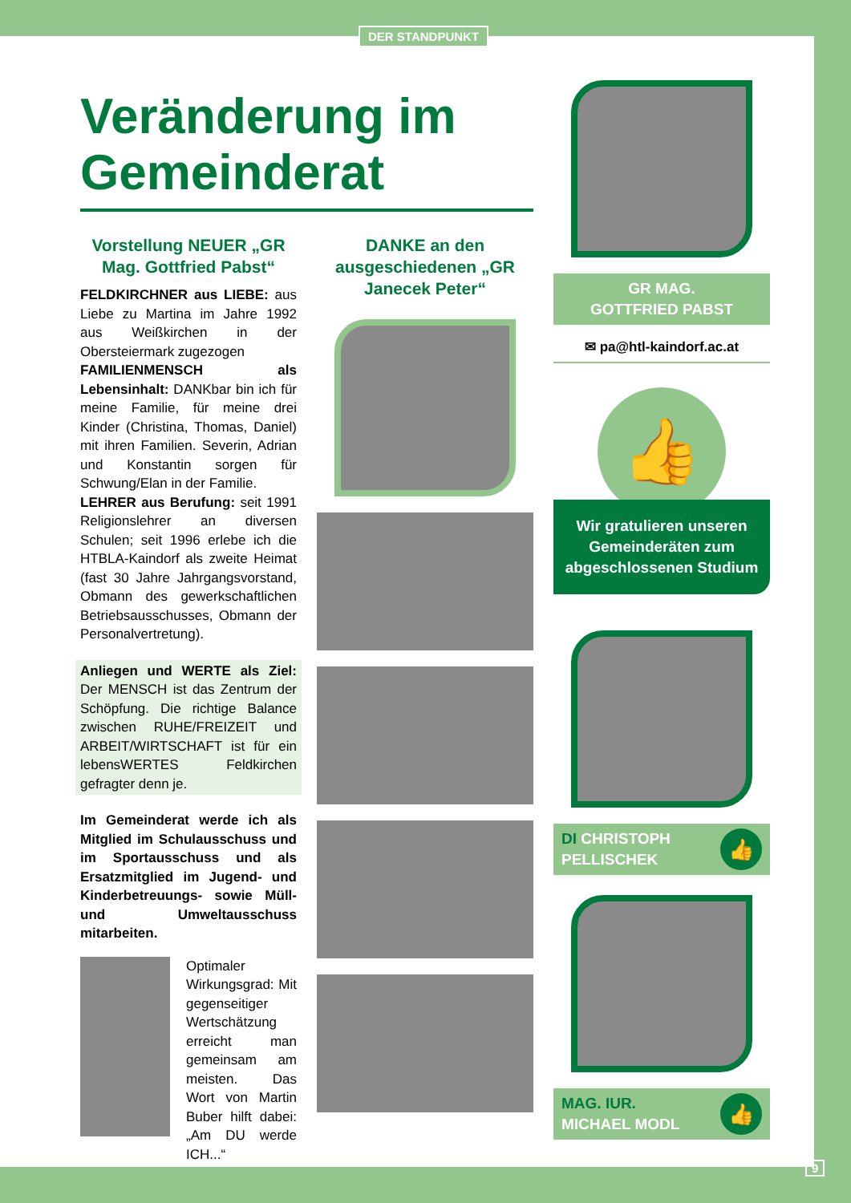DER STANDPUNKT
Veränderung im Gemeinderat
Vorstellung NEUER „GR Mag. Gottfried Pabst“
FELDKIRCHNER aus LIEBE: aus Liebe zu Martina im Jahre 1992 aus Weißkirchen in der Obersteiermark zugezogen
FAMILIENMENSCH als Lebensinhalt: DANKbar bin ich für meine Familie, für meine drei Kinder (Christina, Thomas, Daniel) mit ihren Familien. Severin, Adrian und Konstantin sorgen für Schwung/Elan in der Familie.
LEHRER aus Berufung: seit 1991 Religionslehrer an diversen Schulen; seit 1996 erlebe ich die HTBLA-Kaindorf als zweite Heimat (fast 30 Jahre Jahrgangsvorstand, Obmann des gewerkschaftlichen Betriebsausschusses, Obmann der Personalvertretung).
Anliegen und WERTE als Ziel: Der MENSCH ist das Zentrum der Schöpfung. Die richtige Balance zwischen RUHE/FREIZEIT und ARBEIT/WIRTSCHAFT ist für ein lebensWERTES Feldkirchen gefragter denn je.
Im Gemeinderat werde ich als Mitglied im Schulausschuss und im Sportausschuss und als Ersatzmitglied im Jugend- und Kinderbetreuungs- sowie Müll- und Umweltausschuss mitarbeiten.
Optimaler Wirkungsgrad: Mit gegenseitiger Wertschätzung erreicht man gemeinsam am meisten. Das Wort von Martin Buber hilft dabei: „Am DU werde ICH...“
DANKE an den ausgeschiedenen „GR Janecek Peter“
GR MAG.
GOTTFRIED PABST
✉ pa@htl-kaindorf.ac.at
👍
Wir gratulieren unseren Gemeinderäten zum abgeschlossenen Studium
DI CHRISTOPH
PELLISCHEK 👍
MAG. IUR.
MICHAEL MODL 👍
9